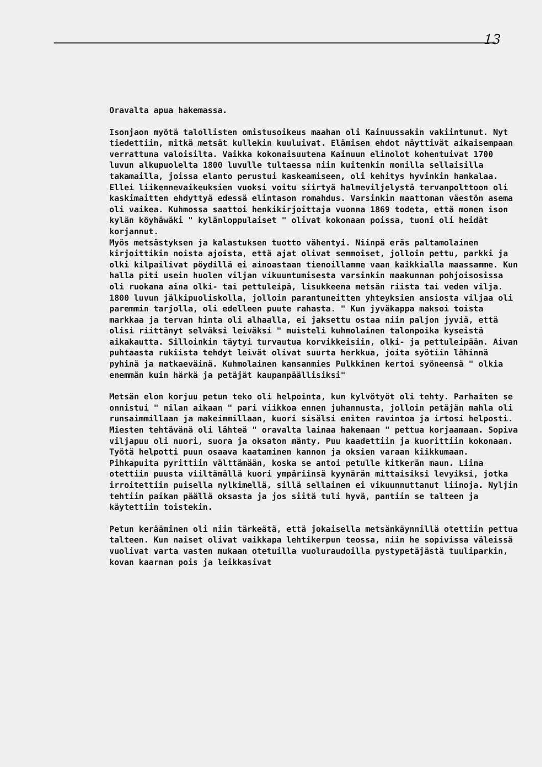13
Oravalta apua hakemassa.
Isonjaon myötä talollisten omistusoikeus maahan oli Kainuussakin vakiintunut. Nyt tiedettiin, mitkä metsät kullekin kuuluivat. Elämisen ehdot näyttivät aikaisempaan verrattuna valoisilta. Vaikka kokonaisuutena Kainuun elinolot kohentuivat 1700 luvun alkupuolelta 1800 luvulle tultaessa niin kuitenkin monilla sellaisilla takamailla, joissa elanto perustui kaskeamiseen, oli kehitys hyvinkin hankalaa. Ellei liikennevaikeuksien vuoksi voitu siirtyä halmeviljelystä tervanpolttoon oli kaskimaitten ehdyttyä edessä elintason romahdus. Varsinkin maattoman väestön asema oli vaikea. Kuhmossa saattoi henkikirjoittaja vuonna 1869 todeta, että monen ison kylän köyhäwäki " kylänloppulaiset " olivat kokonaan poissa, tuoni oli heidät korjannut.
Myös metsästyksen ja kalastuksen tuotto vähentyi. Niinpä eräs paltamolainen kirjoittikin noista ajoista, että ajat olivat semmoiset, jolloin pettu, parkki ja olki kilpailivat pöydillä ei ainoastaan tienoillamme vaan kaikkialla maassamme. Kun halla piti usein huolen viljan vikuuntumisesta varsinkin maakunnan pohjoisosissa oli ruokana aina olki- tai pettuleipä, lisukkeena metsän riista tai veden vilja. 1800 luvun jälkipuoliskolla, jolloin parantuneitten yhteyksien ansiosta viljaa oli paremmin tarjolla, oli edelleen puute rahasta. " Kun jyväkappa maksoi toista markkaa ja tervan hinta oli alhaalla, ei jaksettu ostaa niin paljon jyviä, että olisi riittänyt selväksi leiväksi " muisteli kuhmolainen talonpoika kyseistä aikakautta. Silloinkin täytyi turvautua korvikkeisiin, olki- ja pettuleipään. Aivan puhtaasta rukiista tehdyt leivät olivat suurta herkkua, joita syötiin lähinnä pyhinä ja matkaeväinä. Kuhmolainen kansanmies Pulkkinen kertoi syöneensä " olkia enemmän kuin härkä ja petäjät kaupanpäällisiksi"
Metsän elon korjuu petun teko oli helpointa, kun kylvötyöt oli tehty. Parhaiten se onnistui " nilan aikaan " pari viikkoa ennen juhannusta, jolloin petäjän mahla oli runsaimmillaan ja makeimmillaan, kuori sisälsi eniten ravintoa ja irtosi helposti. Miesten tehtävänä oli lähteä " oravalta lainaa hakemaan " pettua korjaamaan. Sopiva viljapuu oli nuori, suora ja oksaton mänty. Puu kaadettiin ja kuorittiin kokonaan. Työtä helpotti puun osaava kaataminen kannon ja oksien varaan kiikkumaan. Pihkapuita pyrittiin välttämään, koska se antoi petulle kitkerän maun. Liina otettiin puusta viiltämällä kuori ympäriinsä kyynärän mittaisiksi levyiksi, jotka irroitettiin puisella nylkimellä, sillä sellainen ei vikuunnuttanut liinoja. Nyljin tehtiin paikan päällä oksasta ja jos siitä tuli hyvä, pantiin se talteen ja käytettiin toistekin.
Petun kerääminen oli niin tärkeätä, että jokaisella metsänkäynnillä otettiin pettua talteen. Kun naiset olivat vaikkapa lehtikerpun teossa, niin he sopivissa väleissä vuolivat varta vasten mukaan otetuilla vuoluraudoilla pystypetäjästä tuuliparkin, kovan kaarnan pois ja leikkasivat